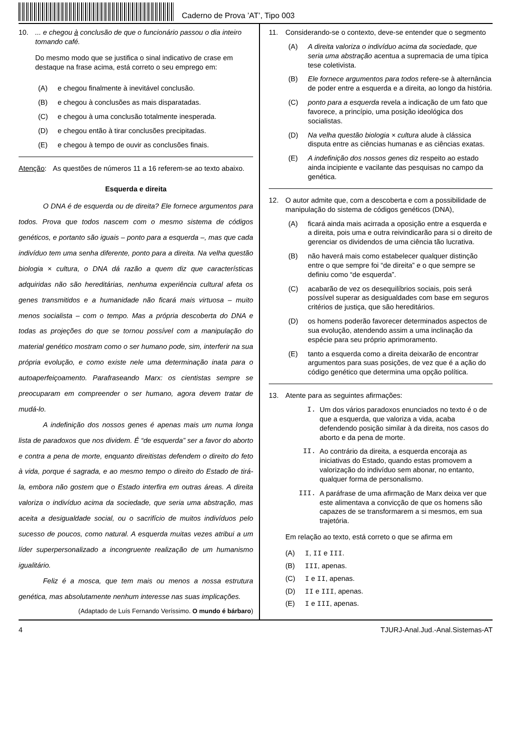Caderno de Prova ’AT’, Tipo 003
10. ... e chegou à conclusão de que o funcionário passou o dia inteiro tomando café.
Do mesmo modo que se justifica o sinal indicativo de crase em destaque na frase acima, está correto o seu emprego em:
(A) e chegou finalmente à inevitável conclusão.
(B) e chegou à conclusões as mais disparatadas.
(C) e chegou à uma conclusão totalmente inesperada.
(D) e chegou então à tirar conclusões precipitadas.
(E) e chegou à tempo de ouvir as conclusões finais.
Atenção: As questões de números 11 a 16 referem-se ao texto abaixo.
Esquerda e direita
O DNA é de esquerda ou de direita? Ele fornece argumentos para todos. Prova que todos nascem com o mesmo sistema de códigos genéticos, e portanto são iguais – ponto para a esquerda –, mas que cada indivíduo tem uma senha diferente, ponto para a direita. Na velha questão biologia × cultura, o DNA dá razão a quem diz que características adquiridas não são hereditárias, nenhuma experiência cultural afeta os genes transmitidos e a humanidade não ficará mais virtuosa – muito menos socialista – com o tempo. Mas a própria descoberta do DNA e todas as projeções do que se tornou possível com a manipulação do material genético mostram como o ser humano pode, sim, interferir na sua própria evolução, e como existe nele uma determinação inata para o autoaperfeiçoamento. Parafraseando Marx: os cientistas sempre se preocuparam em compreender o ser humano, agora devem tratar de mudá-lo.
A indefinição dos nossos genes é apenas mais um numa longa lista de paradoxos que nos dividem. É “de esquerda” ser a favor do aborto e contra a pena de morte, enquanto direitistas defendem o direito do feto à vida, porque é sagrada, e ao mesmo tempo o direito do Estado de tirá-la, embora não gostem que o Estado interfira em outras áreas. A direita valoriza o indivíduo acima da sociedade, que seria uma abstração, mas aceita a desigualdade social, ou o sacrifício de muitos indivíduos pelo sucesso de poucos, como natural. A esquerda muitas vezes atribui a um líder superpersonalizado a incongruente realização de um humanismo igualitário.
Feliz é a mosca, que tem mais ou menos a nossa estrutura genética, mas absolutamente nenhum interesse nas suas implicações.
(Adaptado de Luís Fernando Veríssimo. O mundo é bárbaro)
11. Considerando-se o contexto, deve-se entender que o segmento
(A) A direita valoriza o indivíduo acima da sociedade, que seria uma abstração acentua a supremacia de uma típica tese coletivista.
(B) Ele fornece argumentos para todos refere-se à alternância de poder entre a esquerda e a direita, ao longo da história.
(C) ponto para a esquerda revela a indicação de um fato que favorece, a princípio, uma posição ideológica dos socialistas.
(D) Na velha questão biologia × cultura alude à clássica disputa entre as ciências humanas e as ciências exatas.
(E) A indefinição dos nossos genes diz respeito ao estado ainda incipiente e vacilante das pesquisas no campo da genética.
12. O autor admite que, com a descoberta e com a possibilidade de manipulação do sistema de códigos genéticos (DNA),
(A) ficará ainda mais acirrada a oposição entre a esquerda e a direita, pois uma e outra reivindicarão para si o direito de gerenciar os dividendos de uma ciência tão lucrativa.
(B) não haverá mais como estabelecer qualquer distinção entre o que sempre foi “de direita” e o que sempre se definiu como “de esquerda”.
(C) acabarão de vez os desequilíbrios sociais, pois será possível superar as desigualdades com base em seguros critérios de justiça, que são hereditários.
(D) os homens poderão favorecer determinados aspectos de sua evolução, atendendo assim a uma inclinação da espécie para seu próprio aprimoramento.
(E) tanto a esquerda como a direita deixarão de encontrar argumentos para suas posições, de vez que é a ação do código genético que determina uma opção política.
13. Atente para as seguintes afirmações:
I. Um dos vários paradoxos enunciados no texto é o de que a esquerda, que valoriza a vida, acaba defendendo posição similar à da direita, nos casos do aborto e da pena de morte.
II. Ao contrário da direita, a esquerda encoraja as iniciativas do Estado, quando estas promovem a valorização do indivíduo sem abonar, no entanto, qualquer forma de personalismo.
III. A paráfrase de uma afirmação de Marx deixa ver que este alimentava a convicção de que os homens são capazes de se transformarem a si mesmos, em sua trajetória.
Em relação ao texto, está correto o que se afirma em
(A) I, II e III.
(B) III, apenas.
(C) I e II, apenas.
(D) II e III, apenas.
(E) I e III, apenas.
4 TJURJ-Anal.Jud.-Anal.Sistemas-AT